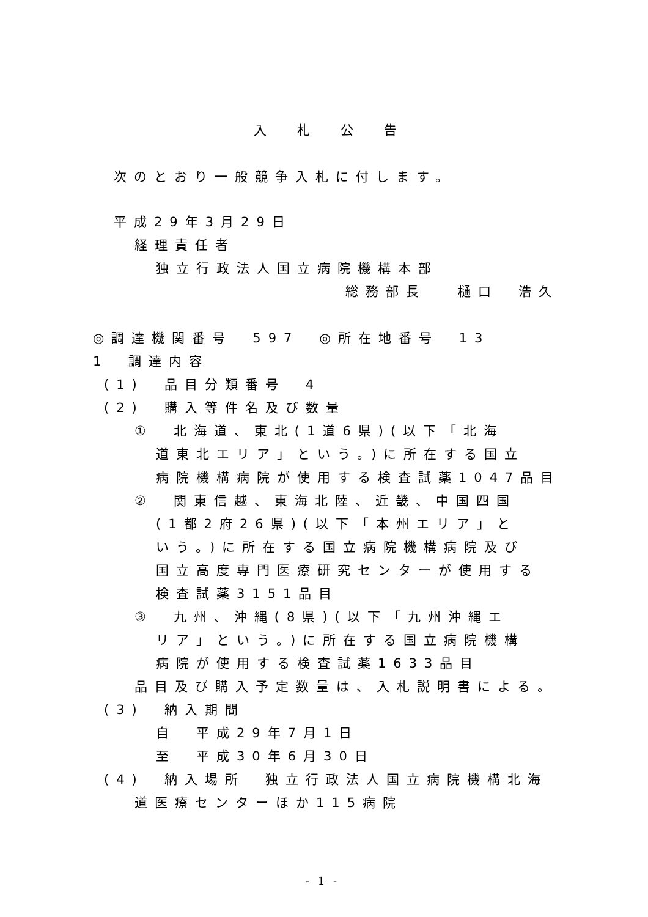入札公告
次のとおり一般競争入札に付します。
平成29年3月29日
経理責任者
独立行政法人国立病院機構本部
総務部長　 樋口　浩久
◎調達機関番号　597　◎所在地番号　13
1　調達内容
(1)　品目分類番号　4
(2)　購入等件名及び数量
①　北海道、東北(1道6県)(以下「北海
道東北エリア」という。)に所在する国立
病院機構病院が使用する検査試薬1047品目
②　関東信越、東海北陸、近畿、中国四国
(1都2府26県)(以下「本州エリア」と
いう。)に所在する国立病院機構病院及び
国立高度専門医療研究センターが使用する
検査試薬3151品目
③　九州、沖縄(8県)(以下「九州沖縄エ
リア」という。)に所在する国立病院機構
病院が使用する検査試薬1633品目
品目及び購入予定数量は、入札説明書による。
(3)　納入期間
自　平成29年7月1日
至　平成30年6月30日
(4)　納入場所　独立行政法人国立病院機構北海
道医療センターほか115病院
- 1 -